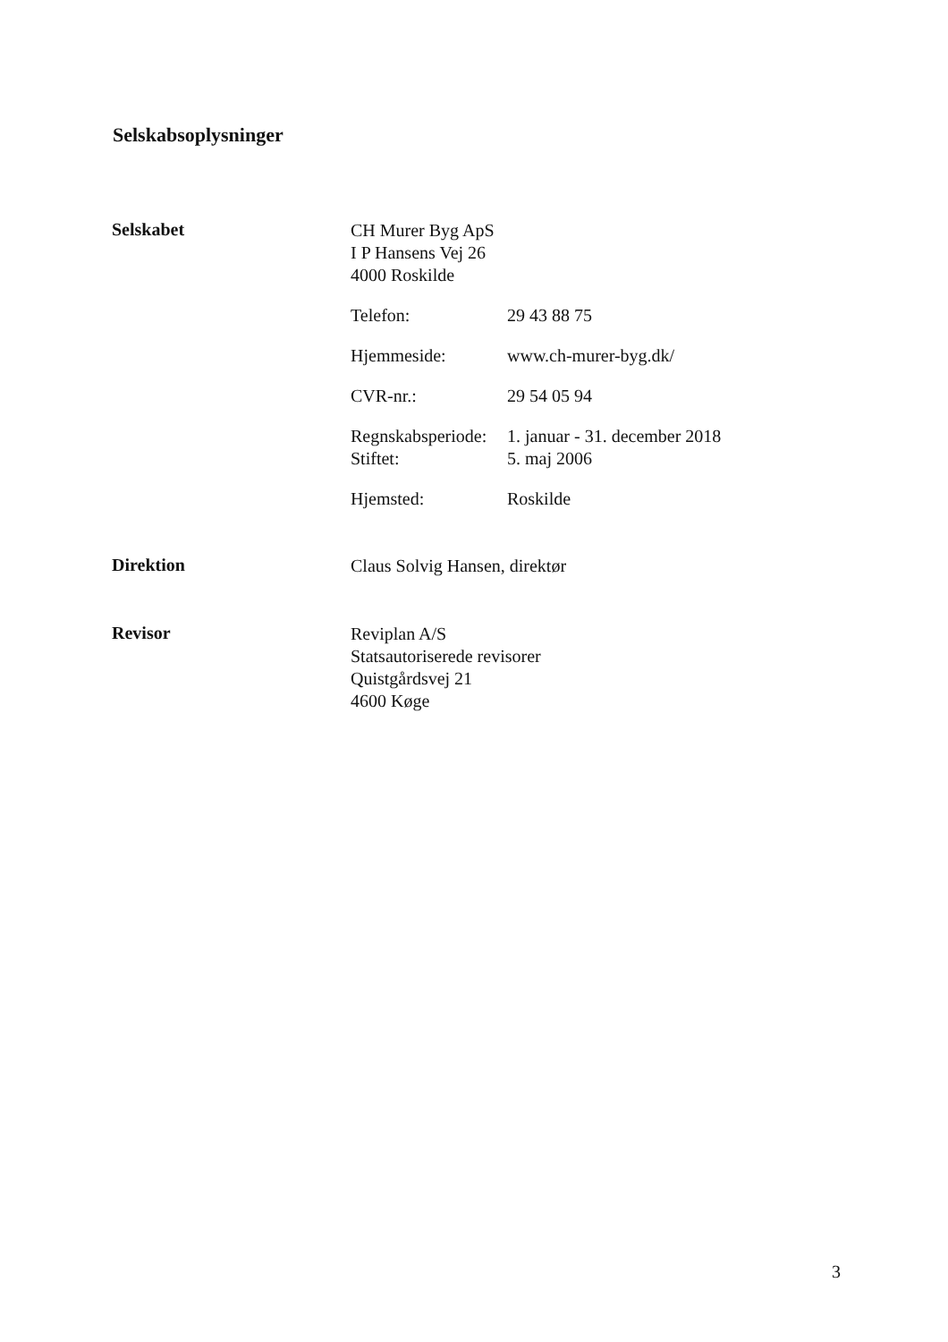Selskabsoplysninger
Selskabet
CH Murer Byg ApS
I P Hansens Vej 26
4000 Roskilde
Telefon: 29 43 88 75
Hjemmeside: www.ch-murer-byg.dk/
CVR-nr.: 29 54 05 94
Regnskabsperiode: 1. januar - 31. december 2018
Stiftet: 5. maj 2006
Hjemsted: Roskilde
Direktion
Claus Solvig Hansen, direktør
Revisor
Reviplan A/S
Statsautoriserede revisorer
Quistgårdsvej 21
4600 Køge
3